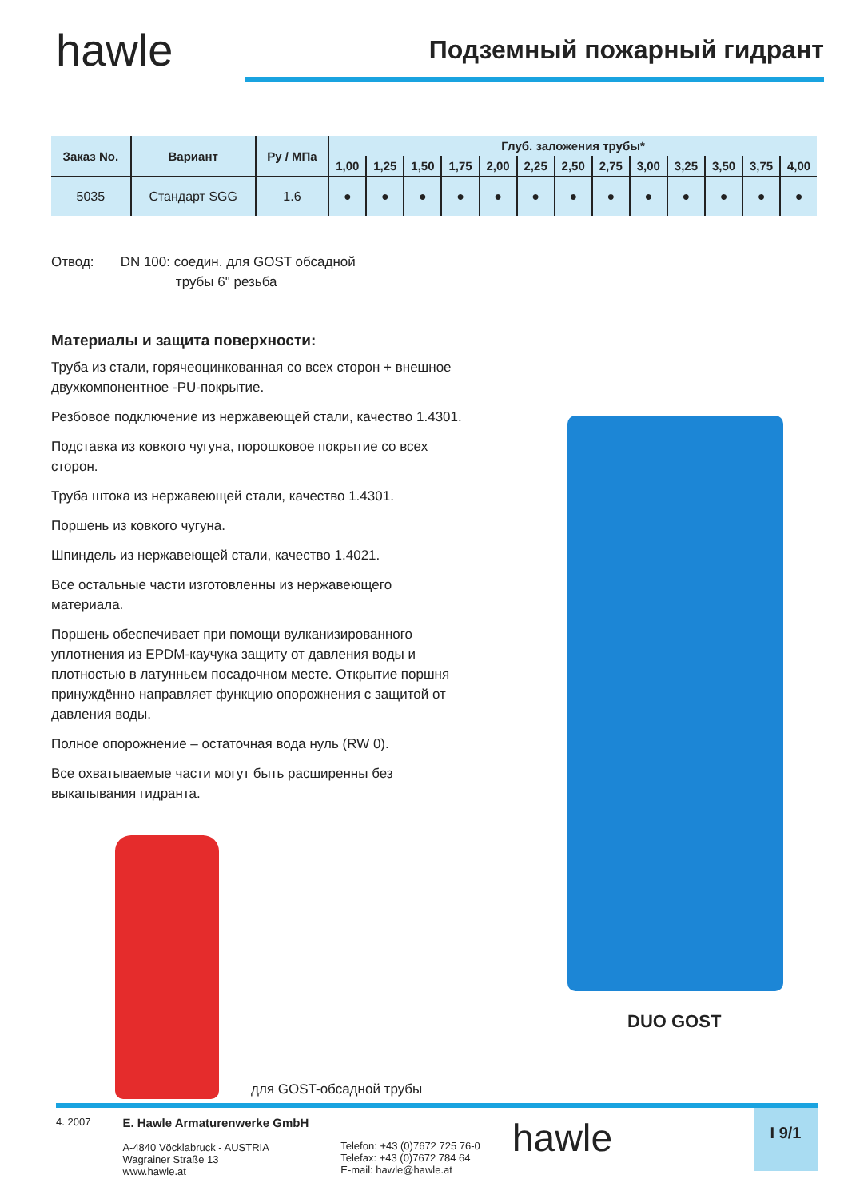hawle
Подземный пожарный гидрант
| Заказ No. | Вариант | Ру / МПа | Глуб. заложения трубы* | | | | | | | | | | | | |
| --- | --- | --- | --- | --- | --- | --- | --- | --- | --- | --- | --- | --- | --- | --- | --- |
| | | | 1,00 | 1,25 | 1,50 | 1,75 | 2,00 | 2,25 | 2,50 | 2,75 | 3,00 | 3,25 | 3,50 | 3,75 | 4,00 |
| 5035 | Стандарт SGG | 1.6 | ● | ● | ● | ● | ● | ● | ● | ● | ● | ● | ● | ● | ● |
Отвод: DN 100: соедин. для GOST обсадной
трубы 6" резьба
Материалы и защита поверхности:
Труба из стали, горячеоцинкованная со всех сторон + внешное двухкомпонентное -PU-покрытие.
Резбовое подключение из нержавеющей стали, качество 1.4301.
Подставка из ковкого чугуна, порошковое покрытие со всех сторон.
Труба штока из нержавеющей стали, качество 1.4301.
Поршень из ковкого чугуна.
Шпиндель из нержавеющей стали, качество 1.4021.
Все остальные части изготовленны из нержавеющего материала.
Поршень обеспечивает при помощи вулканизированного уплотнения из EPDM-каучука защиту от давления воды и плотностью в латунньем посадочном месте. Открытие поршня принуждённо направляет функцию опорожнения с защитой от давления воды.
Полное опорожнение – остаточная вода нуль (RW 0).
Все охватываемые части могут быть расширенны без выкапывания гидранта.
для GOST-обсадной трубы
DUO GOST
4. 2007
E. Hawle Armaturenwerke GmbH
A-4840 Vöcklabruck - AUSTRIA
Wagrainer Straße 13
www.hawle.at
Telefon: +43 (0)7672 725 76-0
Telefax: +43 (0)7672 784 64
E-mail: hawle@hawle.at
hawle
I 9/1